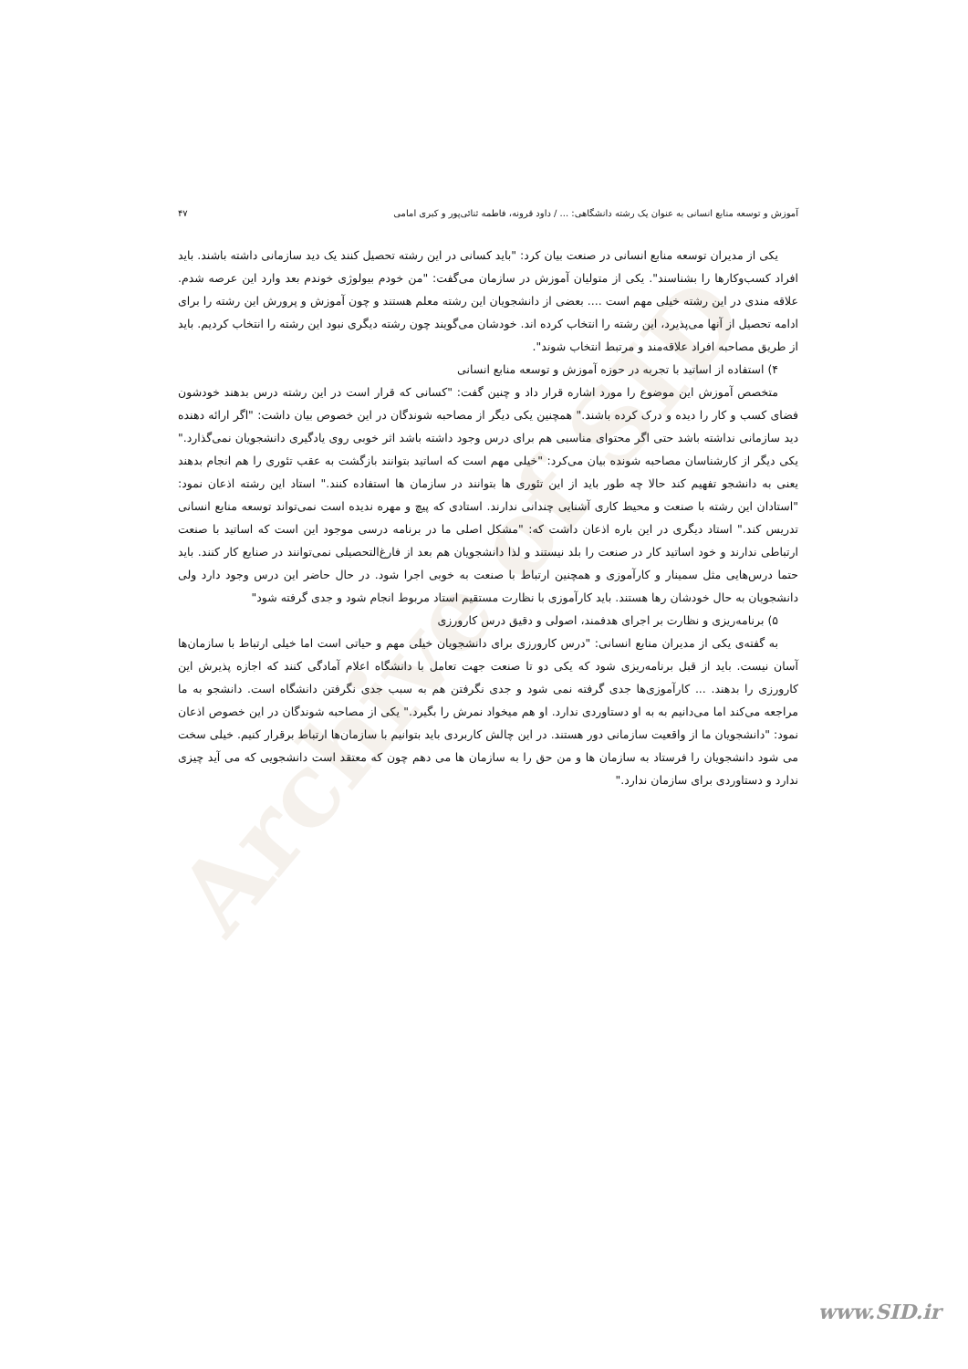Archive of SID
آموزش و توسعه منابع انسانی به عنوان یک رشته دانشگاهی: ... / داود قرونه، فاطمه ثنائی‌پور و کبری امامی ۴۷
یکی از مدیران توسعه منابع انسانی در صنعت بیان کرد: "باید کسانی در این رشته تحصیل کنند یک دید سازمانی داشته باشند. باید افراد کسب‌وکارها را بشناسند". یکی از متولیان آموزش در سازمان می‌گفت: "من خودم بیولوژی خوندم بعد وارد این عرصه شدم. علاقه مندی در این رشته خیلی مهم است .... بعضی از دانشجویان این رشته معلم هستند و چون آموزش و پرورش این رشته را برای ادامه تحصیل از آنها می‌پذیرد، این رشته را انتخاب کرده اند. خودشان می‌گویند چون رشته دیگری نبود این رشته را انتخاب کردیم. باید از طریق مصاحبه افراد علاقه‌مند و مرتبط انتخاب شوند".
۴) استفاده از اساتید با تجربه در حوزه آموزش و توسعه منابع انسانی
متخصص آموزش این موضوع را مورد اشاره قرار داد و چنین گفت: "کسانی که قرار است در این رشته درس بدهند خودشون فضای کسب و کار را دیده و درک کرده باشند." همچنین یکی دیگر از مصاحبه شوندگان در این خصوص بیان داشت: "اگر ارائه دهنده دید سازمانی نداشته باشد حتی اگر محتوای مناسبی هم برای درس وجود داشته باشد اثر خوبی روی یادگیری دانشجویان نمی‌گذارد." یکی دیگر از کارشناسان مصاحبه شونده بیان می‌کرد: "خیلی مهم است که اساتید بتوانند بازگشت به عقب تئوری را هم انجام بدهند یعنی به دانشجو تفهیم کند حالا چه طور باید از این تئوری ها بتوانند در سازمان ها استفاده کنند." استاد این رشته اذعان نمود: "استادان این رشته با صنعت و محیط کاری آشنایی چندانی ندارند. استادی که پیچ و مهره ندیده است نمی‌تواند توسعه منابع انسانی تدریس کند." استاد دیگری در این باره اذعان داشت که: "مشکل اصلی ما در برنامه درسی موجود این است که اساتید با صنعت ارتباطی ندارند و خود اساتید کار در صنعت را بلد نیستند و لذا دانشجویان هم بعد از فارغ‌التحصیلی نمی‌توانند در صنایع کار کنند. باید حتما درس‌هایی مثل سمینار و کارآموزی و همچنین ارتباط با صنعت به خوبی اجرا شود. در حال حاضر این درس وجود دارد ولی دانشجویان به حال خودشان رها هستند. باید کارآموزی با نظارت مستقیم استاد مربوط انجام شود و جدی گرفته شود"
۵) برنامه‌ریزی و نظارت بر اجرای هدفمند، اصولی و دقیق درس کارورزی
به گفته‌ی یکی از مدیران منابع انسانی: "درس کارورزی برای دانشجویان خیلی مهم و حیاتی است اما خیلی ارتباط با سازمان‌ها آسان نیست. باید از قبل برنامه‌ریزی شود که یکی دو تا صنعت جهت تعامل با دانشگاه اعلام آمادگی کنند که اجازه پذیرش این کارورزی را بدهند. ... کارآموزی‌ها جدی گرفته نمی شود و جدی نگرفتن هم به سبب جدی نگرفتن دانشگاه است. دانشجو به ما مراجعه می‌کند اما می‌دانیم به به او دستاوردی ندارد. او هم میخواد نمرش را بگیرد." یکی از مصاحبه شوندگان در این خصوص اذعان نمود: "دانشجویان ما از واقعیت سازمانی دور هستند. در این چالش کاربردی باید بتوانیم با سازمان‌ها ارتباط برقرار کنیم. خیلی سخت می شود دانشجویان را فرستاد به سازمان ها و من حق را به سازمان ها می دهم چون که معتقد است دانشجویی که می آید چیزی ندارد و دستاوردی برای سازمان ندارد."
www.SID.ir